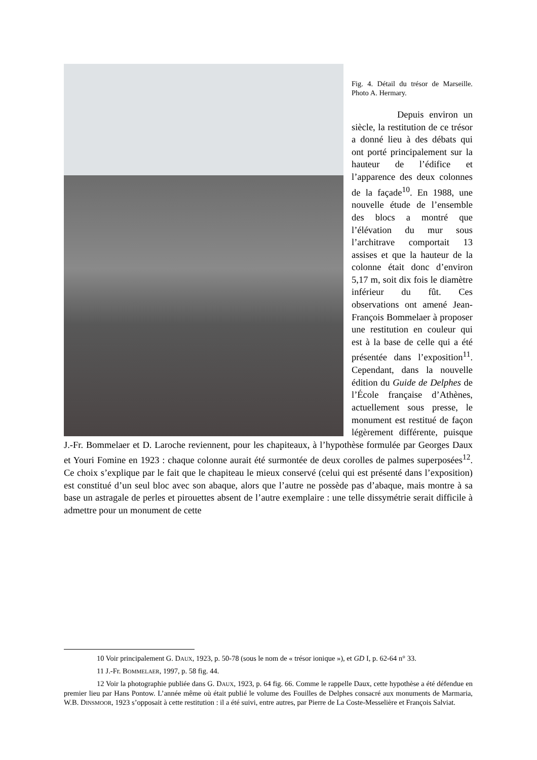Fig. 4. Détail du trésor de Marseille. Photo A. Hermary.
Depuis environ un siècle, la restitution de ce trésor a donné lieu à des débats qui ont porté principalement sur la hauteur de l’édifice et l’apparence des deux colonnes de la façade<sup>10</sup>. En 1988, une nouvelle étude de l’ensemble des blocs a montré que l’élévation du mur sous l’architrave comportait 13 assises et que la hauteur de la colonne était donc d’environ 5,17 m, soit dix fois le diamètre inférieur du fût. Ces observations ont amené Jean-François Bommelaer à proposer une restitution en couleur qui est à la base de celle qui a été présentée dans l’exposition<sup>11</sup>. Cependant, dans la nouvelle édition du Guide de Delphes de l’École française d’Athènes, actuellement sous presse, le monument est restitué de façon légèrement différente, puisque J.-Fr. Bommelaer et D. Laroche reviennent, pour les chapiteaux, à l’hypothèse formulée par Georges Daux et Youri Fomine en 1923 : chaque colonne aurait été surmontée de deux corolles de palmes superposées<sup>12</sup>. Ce choix s’explique par le fait que le chapiteau le mieux conservé (celui qui est présenté dans l’exposition) est constitué d’un seul bloc avec son abaque, alors que l’autre ne possède pas d’abaque, mais montre à sa base un astragale de perles et pirouettes absent de l’autre exemplaire : une telle dissymétrie serait difficile à admettre pour un monument de cette
10 Voir principalement G. DAUX, 1923, p. 50-78 (sous le nom de « trésor ionique »), et GD I, p. 62-64 n° 33.
11 J.-Fr. BOMMELAER, 1997, p. 58 fig. 44.
12 Voir la photographie publiée dans G. DAUX, 1923, p. 64 fig. 66. Comme le rappelle Daux, cette hypothèse a été défendue en premier lieu par Hans Pontow. L’année même où était publié le volume des Fouilles de Delphes consacré aux monuments de Marmaria, W.B. DINSMOOR, 1923 s’opposait à cette restitution : il a été suivi, entre autres, par Pierre de La Coste-Messelière et François Salviat.